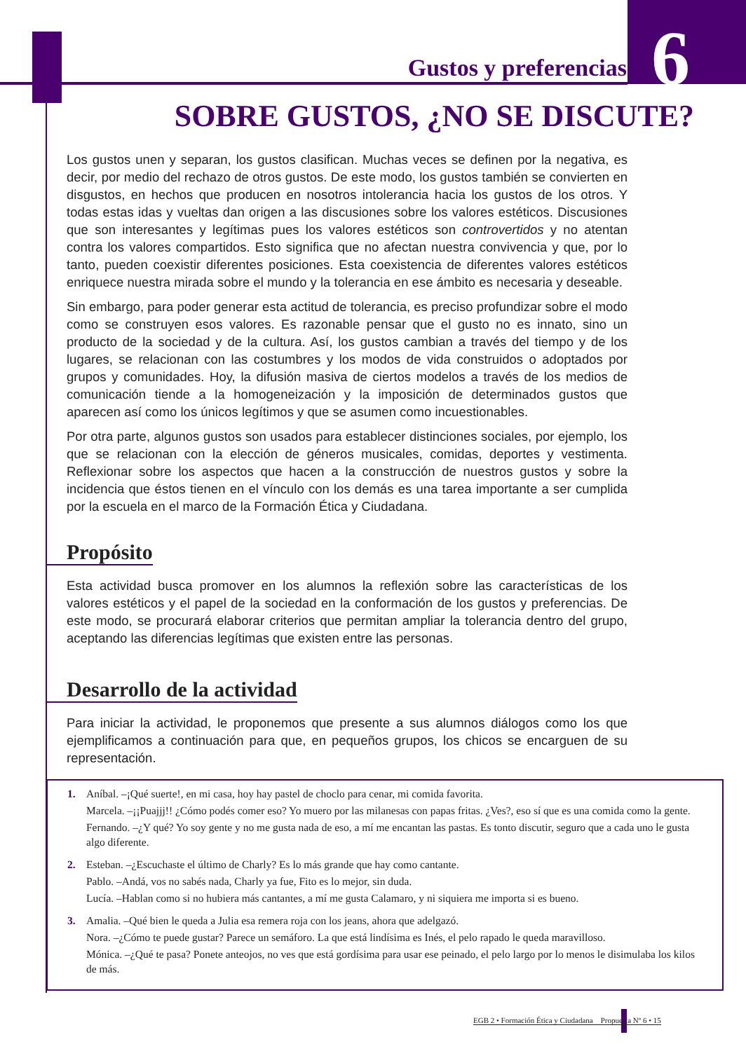Gustos y preferencias
6
SOBRE GUSTOS, ¿NO SE DISCUTE?
Los gustos unen y separan, los gustos clasifican. Muchas veces se definen por la negativa, es decir, por medio del rechazo de otros gustos. De este modo, los gustos también se convierten en disgustos, en hechos que producen en nosotros intolerancia hacia los gustos de los otros. Y todas estas idas y vueltas dan origen a las discusiones sobre los valores estéticos. Discusiones que son interesantes y legítimas pues los valores estéticos son controvertidos y no atentan contra los valores compartidos. Esto significa que no afectan nuestra convivencia y que, por lo tanto, pueden coexistir diferentes posiciones. Esta coexistencia de diferentes valores estéticos enriquece nuestra mirada sobre el mundo y la tolerancia en ese ámbito es necesaria y deseable.
Sin embargo, para poder generar esta actitud de tolerancia, es preciso profundizar sobre el modo como se construyen esos valores. Es razonable pensar que el gusto no es innato, sino un producto de la sociedad y de la cultura. Así, los gustos cambian a través del tiempo y de los lugares, se relacionan con las costumbres y los modos de vida construidos o adoptados por grupos y comunidades. Hoy, la difusión masiva de ciertos modelos a través de los medios de comunicación tiende a la homogeneización y la imposición de determinados gustos que aparecen así como los únicos legítimos y que se asumen como incuestionables.
Por otra parte, algunos gustos son usados para establecer distinciones sociales, por ejemplo, los que se relacionan con la elección de géneros musicales, comidas, deportes y vestimenta. Reflexionar sobre los aspectos que hacen a la construcción de nuestros gustos y sobre la incidencia que éstos tienen en el vínculo con los demás es una tarea importante a ser cumplida por la escuela en el marco de la Formación Ética y Ciudadana.
Propósito
Esta actividad busca promover en los alumnos la reflexión sobre las características de los valores estéticos y el papel de la sociedad en la conformación de los gustos y preferencias. De este modo, se procurará elaborar criterios que permitan ampliar la tolerancia dentro del grupo, aceptando las diferencias legítimas que existen entre las personas.
Desarrollo de la actividad
Para iniciar la actividad, le proponemos que presente a sus alumnos diálogos como los que ejemplificamos a continuación para que, en pequeños grupos, los chicos se encarguen de su representación.
1. Aníbal. –¡Qué suerte!, en mi casa, hoy hay pastel de choclo para cenar, mi comida favorita.
Marcela. –¡¡Puajjj!! ¿Cómo podés comer eso? Yo muero por las milanesas con papas fritas. ¿Ves?, eso sí que es una comida como la gente.
Fernando. –¿Y qué? Yo soy gente y no me gusta nada de eso, a mí me encantan las pastas. Es tonto discutir, seguro que a cada uno le gusta algo diferente.
2. Esteban. –¿Escuchaste el último de Charly? Es lo más grande que hay como cantante.
Pablo. –Andá, vos no sabés nada, Charly ya fue, Fito es lo mejor, sin duda.
Lucía. –Hablan como si no hubiera más cantantes, a mí me gusta Calamaro, y ni siquiera me importa si es bueno.
3. Amalia. –Qué bien le queda a Julia esa remera roja con los jeans, ahora que adelgazó.
Nora. –¿Cómo te puede gustar? Parece un semáforo. La que está lindísima es Inés, el pelo rapado le queda maravilloso.
Mónica. –¿Qué te pasa? Ponete anteojos, no ves que está gordísima para usar ese peinado, el pelo largo por lo menos le disimulaba los kilos de más.
EGB 2 • Formación Ética y Ciudadana Propuesta Nº 6 • 15